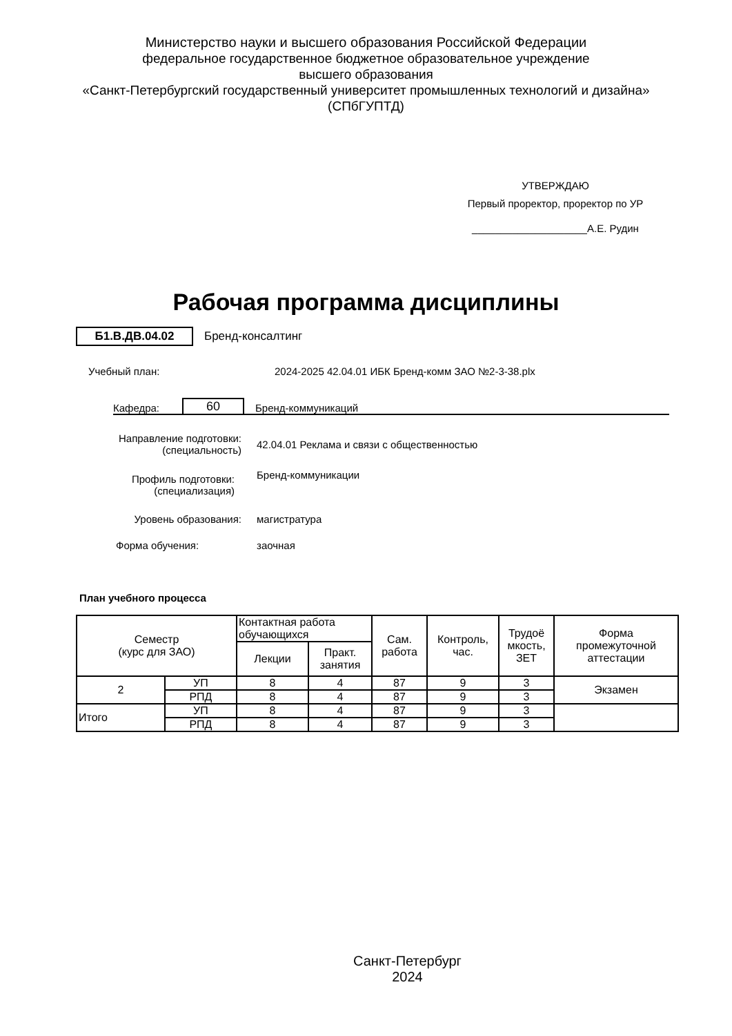Министерство науки и высшего образования Российской Федерации
федеральное государственное бюджетное образовательное учреждение
высшего образования
«Санкт-Петербургский государственный университет промышленных технологий и дизайна»
(СПбГУПТД)
УТВЕРЖДАЮ
Первый проректор, проректор по УР
____________________А.Е. Рудин
Рабочая программа дисциплины
Б1.В.ДВ.04.02 Бренд-консалтинг
Учебный план: 2024-2025 42.04.01 ИБК Бренд-комм ЗАО №2-3-38.plx
Кафедра: 60 Бренд-коммуникаций
| Направление подготовки: (специальность) | 42.04.01 Реклама и связи с общественностью |
| Профиль подготовки: (специализация) | Бренд-коммуникации |
| Уровень образования: | магистратура |
| Форма обучения: | заочная |
План учебного процесса
| Семестр (курс для ЗАО) | | Контактная работа обучающихся | | Сам. работа | Контроль, час. | Трудоё мкость, ЗЕТ | Форма промежуточной аттестации |
| --- | --- | --- | --- | --- | --- | --- | --- |
| | | Лекции | Практ. занятия | | | | |
| 2 | УП | 8 | 4 | 87 | 9 | 3 | Экзамен |
| | РПД | 8 | 4 | 87 | 9 | 3 | |
| Итого | УП | 8 | 4 | 87 | 9 | 3 | |
| | РПД | 8 | 4 | 87 | 9 | 3 | |
Санкт-Петербург
2024